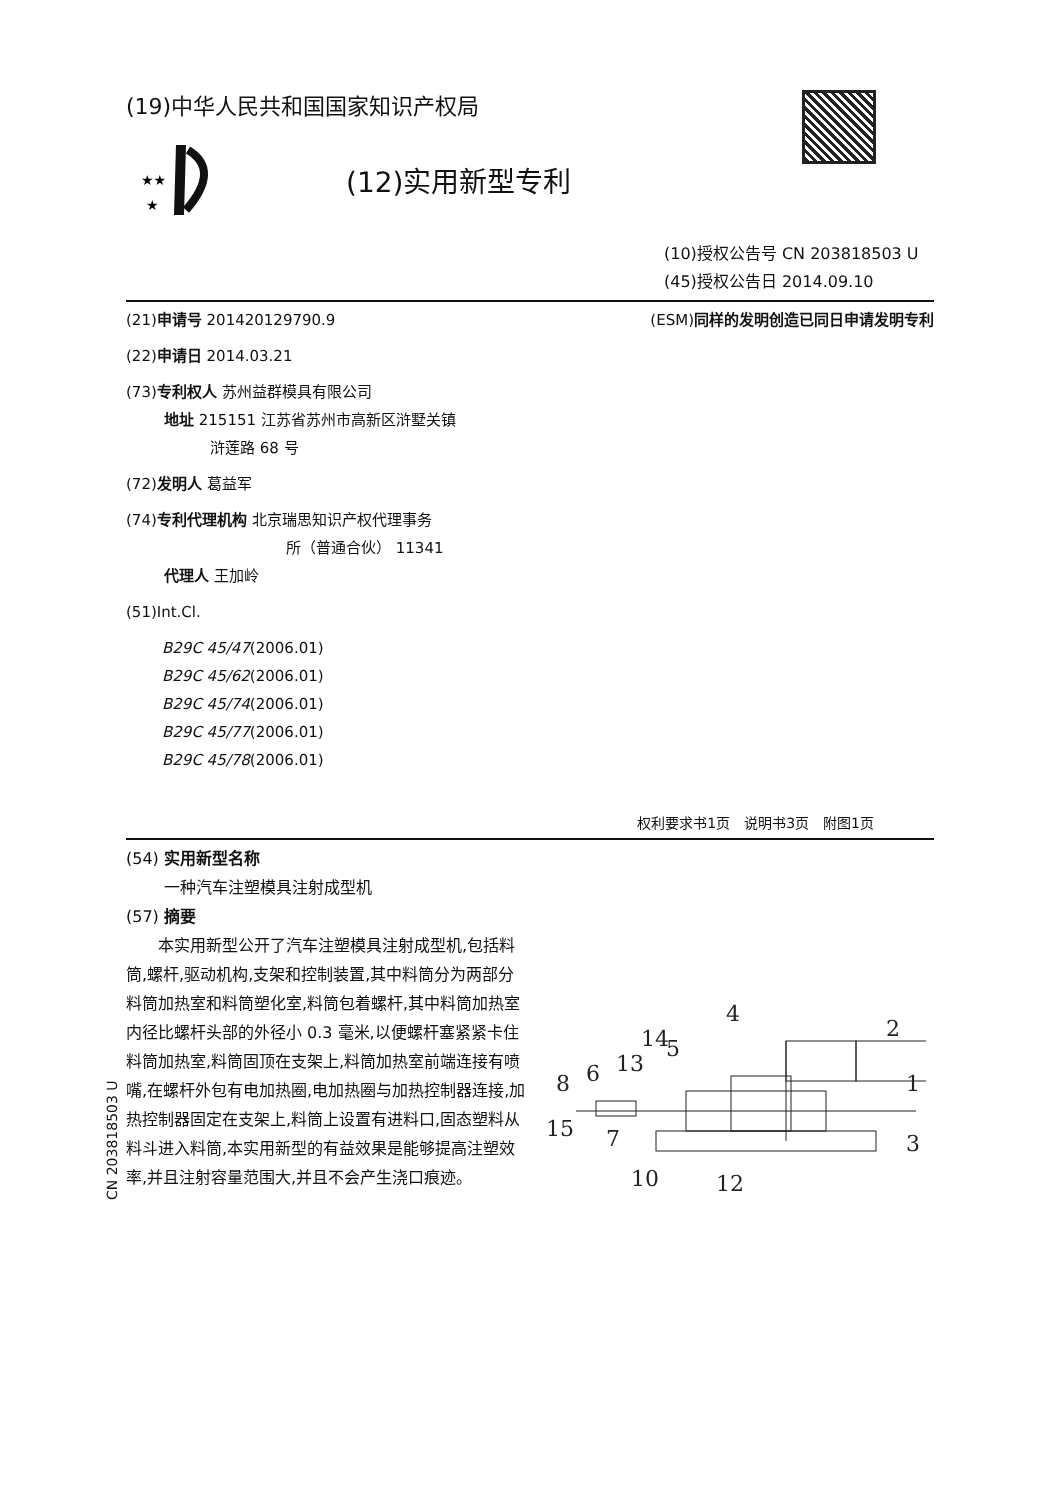(19)中华人民共和国国家知识产权局
★★
★
(12)实用新型专利
(10)授权公告号 CN 203818503 U
(45)授权公告日 2014.09.10
(21)申请号 201420129790.9
(22)申请日 2014.03.21
(73)专利权人 苏州益群模具有限公司
地址 215151 江苏省苏州市高新区浒墅关镇
浒莲路 68 号
(72)发明人 葛益军
(74)专利代理机构 北京瑞思知识产权代理事务
所（普通合伙） 11341
代理人 王加岭
(51)Int.Cl.
B29C 45/47(2006.01)
B29C 45/62(2006.01)
B29C 45/74(2006.01)
B29C 45/77(2006.01)
B29C 45/78(2006.01)
(ESM)同样的发明创造已同日申请发明专利
权利要求书1页　说明书3页　附图1页
(54) 实用新型名称
一种汽车注塑模具注射成型机
(57) 摘要
本实用新型公开了汽车注塑模具注射成型机,包括料筒,螺杆,驱动机构,支架和控制装置,其中料筒分为两部分料筒加热室和料筒塑化室,料筒包着螺杆,其中料筒加热室内径比螺杆头部的外径小 0.3 毫米,以便螺杆塞紧紧卡住料筒加热室,料筒固顶在支架上,料筒加热室前端连接有喷嘴,在螺杆外包有电加热圈,电加热圈与加热控制器连接,加热控制器固定在支架上,料筒上设置有进料口,固态塑料从料斗进入料筒,本实用新型的有益效果是能够提高注塑效率,并且注射容量范围大,并且不会产生浇口痕迹。
8
6
13
14
5
4
2
1
15
7
3
10
12
CN 203818503 U